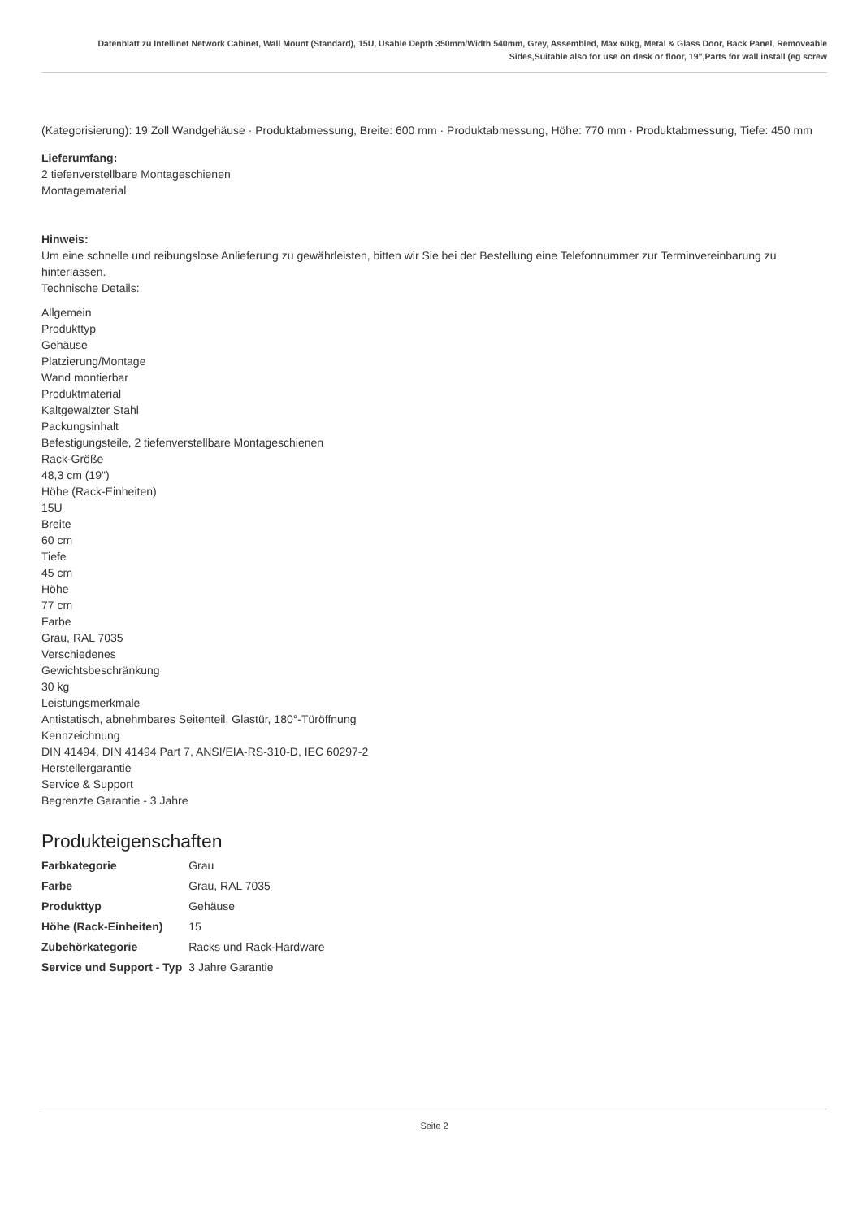Datenblatt zu Intellinet Network Cabinet, Wall Mount (Standard), 15U, Usable Depth 350mm/Width 540mm, Grey, Assembled, Max 60kg, Metal & Glass Door, Back Panel, Removeable Sides,Suitable also for use on desk or floor, 19",Parts for wall install (eg screw
(Kategorisierung): 19 Zoll Wandgehäuse · Produktabmessung, Breite: 600 mm · Produktabmessung, Höhe: 770 mm · Produktabmessung, Tiefe: 450 mm
Lieferumfang:
2 tiefenverstellbare Montageschienen
Montagematerial
Hinweis:
Um eine schnelle und reibungslose Anlieferung zu gewährleisten, bitten wir Sie bei der Bestellung eine Telefonnummer zur Terminvereinbarung zu hinterlassen.
Technische Details:
Allgemein
Produkttyp
Gehäuse
Platzierung/Montage
Wand montierbar
Produktmaterial
Kaltgewalzter Stahl
Packungsinhalt
Befestigungsteile, 2 tiefenverstellbare Montageschienen
Rack-Größe
48,3 cm (19")
Höhe (Rack-Einheiten)
15U
Breite
60 cm
Tiefe
45 cm
Höhe
77 cm
Farbe
Grau, RAL 7035
Verschiedenes
Gewichtsbeschränkung
30 kg
Leistungsmerkmale
Antistatisch, abnehmbares Seitenteil, Glastür, 180°-Türöffnung
Kennzeichnung
DIN 41494, DIN 41494 Part 7, ANSI/EIA-RS-310-D, IEC 60297-2
Herstellergarantie
Service & Support
Begrenzte Garantie - 3 Jahre
Produkteigenschaften
| Farbkategorie | Grau |
| Farbe | Grau, RAL 7035 |
| Produkttyp | Gehäuse |
| Höhe (Rack-Einheiten) | 15 |
| Zubehörkategorie | Racks und Rack-Hardware |
| Service und Support - Typ | 3 Jahre Garantie |
Seite 2